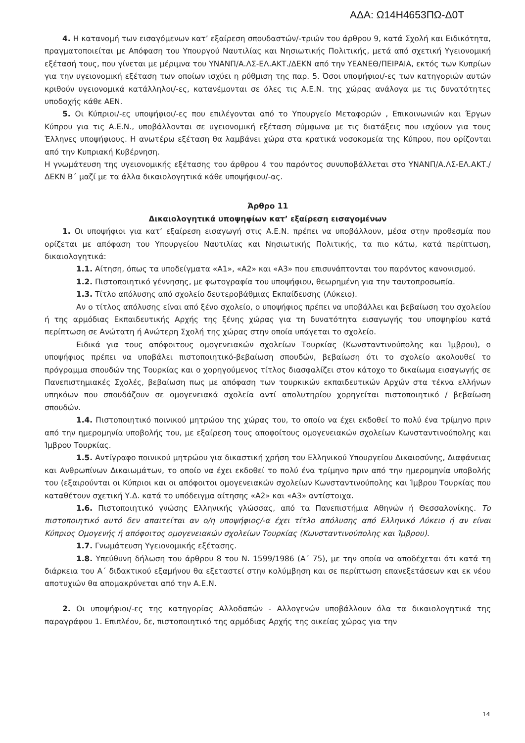ΑΔΑ: Ω14Η4653ΠΩ-Δ0Τ
4. Η κατανομή των εισαγόμενων κατ’ εξαίρεση σπουδαστών/-τριών του άρθρου 9, κατά Σχολή και Ειδικότητα, πραγματοποιείται με Απόφαση του Υπουργού Ναυτιλίας και Νησιωτικής Πολιτικής, μετά από σχετική Υγειονομική εξέτασή τους, που γίνεται με μέριμνα του ΥΝΑΝΠ/Α.ΛΣ-ΕΛ.ΑΚΤ./ΔΕΚΝ από την ΥΕΑΝΕΘ/ΠΕΙΡΑΙΑ, εκτός των Κυπρίων για την υγειονομική εξέταση των οποίων ισχύει η ρύθμιση της παρ. 5. Όσοι υποψήφιοι/-ες των κατηγοριών αυτών κριθούν υγειονομικά κατάλληλοι/-ες, κατανέμονται σε όλες τις Α.Ε.Ν. της χώρας ανάλογα με τις δυνατότητες υποδοχής κάθε ΑΕΝ.
5. Οι Κύπριοι/-ες υποψήφιοι/-ες που επιλέγονται από το Υπουργείο Μεταφορών , Επικοινωνιών και Έργων Κύπρου για τις Α.Ε.Ν., υποβάλλονται σε υγειονομική εξέταση σύμφωνα με τις διατάξεις που ισχύουν για τους Έλληνες υποψήφιους. Η ανωτέρω εξέταση θα λαμβάνει χώρα στα κρατικά νοσοκομεία της Κύπρου, που ορίζονται από την Κυπριακή Κυβέρνηση.
Η γνωμάτευση της υγειονομικής εξέτασης του άρθρου 4 του παρόντος συνυποβάλλεται στο ΥΝΑΝΠ/Α.ΛΣ-ΕΛ.ΑΚΤ./ΔΕΚΝ Β΄ μαζί με τα άλλα δικαιολογητικά κάθε υποψήφιου/-ας.
Άρθρο 11
Δικαιολογητικά υποψηφίων κατ’ εξαίρεση εισαγομένων
1. Οι υποψήφιοι για κατ’ εξαίρεση εισαγωγή στις Α.Ε.Ν. πρέπει να υποβάλλουν, μέσα στην προθεσμία που ορίζεται με απόφαση του Υπουργείου Ναυτιλίας και Νησιωτικής Πολιτικής, τα πιο κάτω, κατά περίπτωση, δικαιολογητικά:
1.1. Αίτηση, όπως τα υποδείγματα «Α1», «Α2» και «Α3» που επισυνάπτονται του παρόντος κανονισμού.
1.2. Πιστοποιητικό γέννησης, με φωτογραφία του υποψήφιου, θεωρημένη για την ταυτοπροσωπία.
1.3. Τίτλο απόλυσης από σχολείο δευτεροβάθμιας Εκπαίδευσης (Λύκειο).
Αν ο τίτλος απόλυσης είναι από ξένο σχολείο, ο υποψήφιος πρέπει να υποβάλλει και βεβαίωση του σχολείου ή της αρμόδιας Εκπαιδευτικής Αρχής της ξένης χώρας για τη δυνατότητα εισαγωγής του υποψηφίου κατά περίπτωση σε Ανώτατη ή Ανώτερη Σχολή της χώρας στην οποία υπάγεται το σχολείο.
Ειδικά για τους απόφοιτους ομογενειακών σχολείων Τουρκίας (Κωνσταντινούπολης και Ίμβρου), ο υποψήφιος πρέπει να υποβάλει πιστοποιητικό-βεβαίωση σπουδών, βεβαίωση ότι το σχολείο ακολουθεί το πρόγραμμα σπουδών της Τουρκίας και ο χορηγούμενος τίτλος διασφαλίζει στον κάτοχο το δικαίωμα εισαγωγής σε Πανεπιστημιακές Σχολές, βεβαίωση πως με απόφαση των τουρκικών εκπαιδευτικών Αρχών στα τέκνα ελλήνων υπηκόων που σπουδάζουν σε ομογενειακά σχολεία αντί απολυτηρίου χορηγείται πιστοποιητικό / βεβαίωση σπουδών.
1.4. Πιστοποιητικό ποινικού μητρώου της χώρας του, το οποίο να έχει εκδοθεί το πολύ ένα τρίμηνο πριν από την ημερομηνία υποβολής του, με εξαίρεση τους αποφοίτους ομογενειακών σχολείων Κωνσταντινούπολης και Ίμβρου Τουρκίας.
1.5. Αντίγραφο ποινικού μητρώου για δικαστική χρήση του Ελληνικού Υπουργείου Δικαιοσύνης, Διαφάνειας και Ανθρωπίνων Δικαιωμάτων, το οποίο να έχει εκδοθεί το πολύ ένα τρίμηνο πριν από την ημερομηνία υποβολής του (εξαιρούνται οι Κύπριοι και οι απόφοιτοι ομογενειακών σχολείων Κωνσταντινούπολης και Ίμβρου Τουρκίας που καταθέτουν σχετική Υ.Δ. κατά το υπόδειγμα αίτησης «Α2» και «Α3» αντίστοιχα.
1.6. Πιστοποιητικό γνώσης Ελληνικής γλώσσας, από τα Πανεπιστήμια Αθηνών ή Θεσσαλονίκης. Το πιστοποιητικό αυτό δεν απαιτείται αν ο/η υποψήφιος/-α έχει τίτλο απόλυσης από Ελληνικό Λύκειο ή αν είναι Κύπριος Ομογενής ή απόφοιτος ομογενειακών σχολείων Τουρκίας (Κωνσταντινούπολης και Ίμβρου).
1.7. Γνωμάτευση Υγειονομικής εξέτασης.
1.8. Υπεύθυνη δήλωση του άρθρου 8 του Ν. 1599/1986 (Α΄ 75), με την οποία να αποδέχεται ότι κατά τη διάρκεια του Α΄ διδακτικού εξαμήνου θα εξεταστεί στην κολύμβηση και σε περίπτωση επανεξετάσεων και εκ νέου αποτυχιών θα απομακρύνεται από την Α.Ε.Ν.
2. Οι υποψήφιοι/-ες της κατηγορίας Αλλοδαπών - Αλλογενών υποβάλλουν όλα τα δικαιολογητικά της παραγράφου 1. Επιπλέον, δε, πιστοποιητικό της αρμόδιας Αρχής της οικείας χώρας για την
14